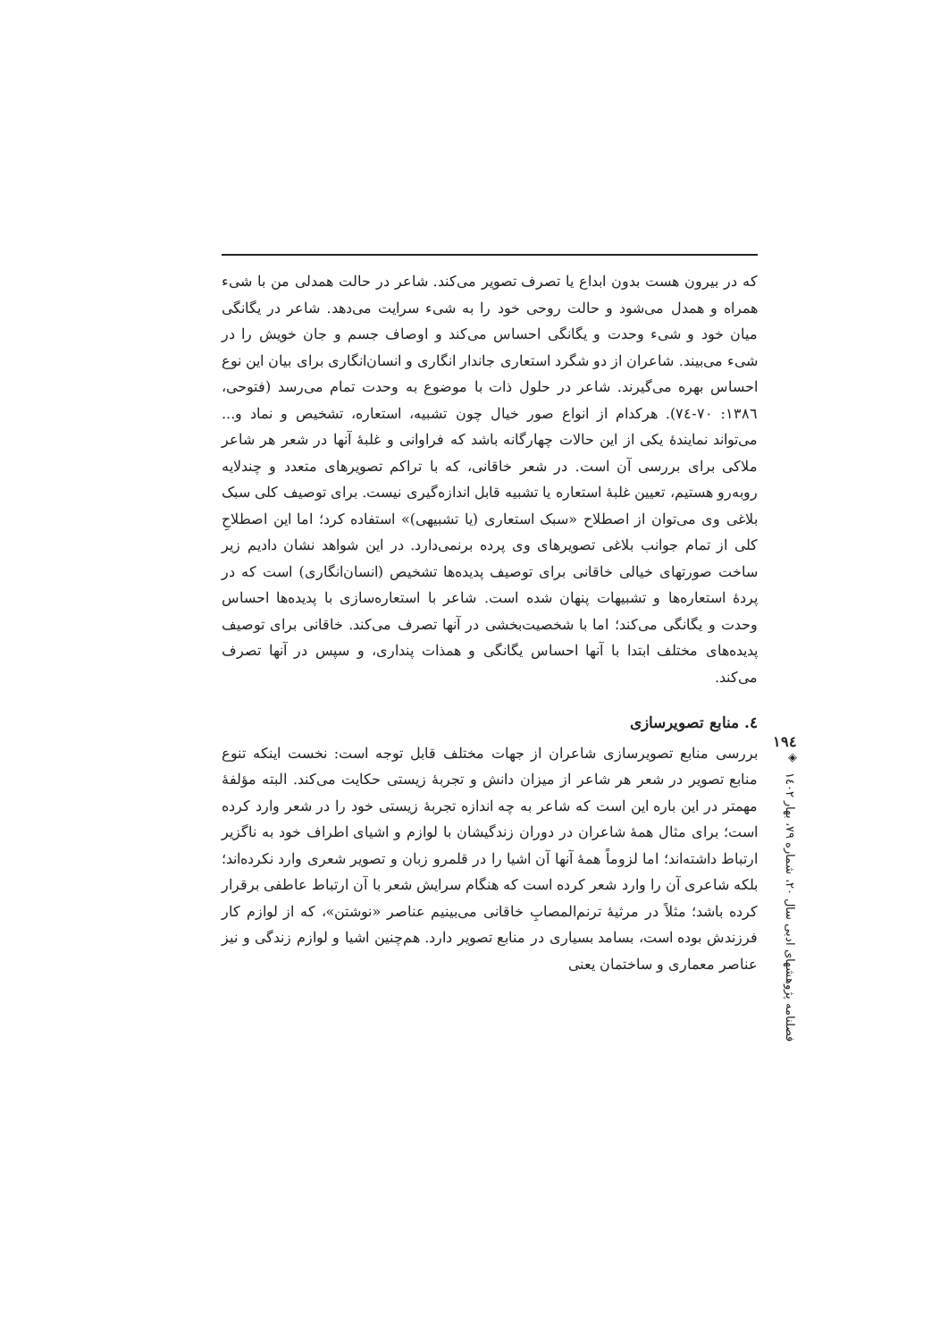که در بیرون هست بدون ابداع یا تصرف تصویر می‌کند. شاعر در حالت همدلی من با شیء همراه و همدل می‌شود و حالت روحی خود را به شیء سرایت می‌دهد. شاعر در یگانگی میان خود و شیء وحدت و یگانگی احساس می‌کند و اوصاف جسم و جان خویش را در شیء می‌بیند. شاعران از دو شگرد استعاری جاندار انگاری و انسان‌انگاری برای بیان این نوع احساس بهره می‌گیرند. شاعر در حلول ذات با موضوع به وحدت تمام می‌رسد (فتوحی، ۱۳۸٦: ۷۰-۷٤). هرکدام از انواع صور خیال چون تشبیه، استعاره، تشخیص و نماد و... می‌تواند نمایندهٔ یکی از این حالات چهارگانه باشد که فراوانی و غلبهٔ آنها در شعر هر شاعر ملاکی برای بررسی آن است. در شعر خاقانی، که با تراکم تصویرهای متعدد و چندلایه روبه‌رو هستیم، تعیین غلبهٔ استعاره یا تشبیه قابل اندازه‌گیری نیست. برای توصیف کلی سبک بلاغی وی می‌توان از اصطلاح «سبک استعاری (یا تشبیهی)» استفاده کرد؛ اما این اصطلاحِ کلی از تمام جوانب بلاغی تصویرهای وی پرده برنمی‌دارد. در این شواهد نشان دادیم زیر ساخت صورتهای خیالی خاقانی برای توصیف پدیده‌ها تشخیص (انسان‌انگاری) است که در پردهٔ استعاره‌ها و تشبیهات پنهان شده است. شاعر با استعاره‌سازی با پدیده‌ها احساس وحدت و یگانگی می‌کند؛ اما با شخصیت‌بخشی در آنها تصرف می‌کند. خاقانی برای توصیف پدیده‌های مختلف ابتدا با آنها احساس یگانگی و همذات پنداری، و سپس در آنها تصرف می‌کند.
٤. منابع تصویرسازی
بررسی منابع تصویرسازی شاعران از جهات مختلف قابل توجه است: نخست اینکه تنوع منابع تصویر در شعر هر شاعر از میزان دانش و تجربهٔ زیستی حکایت می‌کند. البته مؤلفهٔ مهمتر در این باره این است که شاعر به چه اندازه تجربهٔ زیستی خود را در شعر وارد کرده است؛ برای مثال همهٔ شاعران در دوران زندگیشان با لوازم و اشیای اطراف خود به ناگزیر ارتباط داشته‌اند؛ اما لزوماً همهٔ آنها آن اشیا را در قلمرو زبان و تصویر شعری وارد نکرده‌اند؛ بلکه شاعری آن را وارد شعر کرده است که هنگام سرایش شعر با آن ارتباط عاطفی برقرار کرده باشد؛ مثلاً در مرثیهٔ ترنم‌المصابِ خاقانی می‌بینیم عناصر «نوشتن»، که از لوازم کار فرزندش بوده است، بسامد بسیاری در منابع تصویر دارد. هم‌چنین اشیا و لوازم زندگی و نیز عناصر معماری و ساختمان یعنی
۱۹٤
◈
فصلنامه پژوهشهای ادبی سال ۲۰، شماره ۷۹، بهار ۱٤۰۲